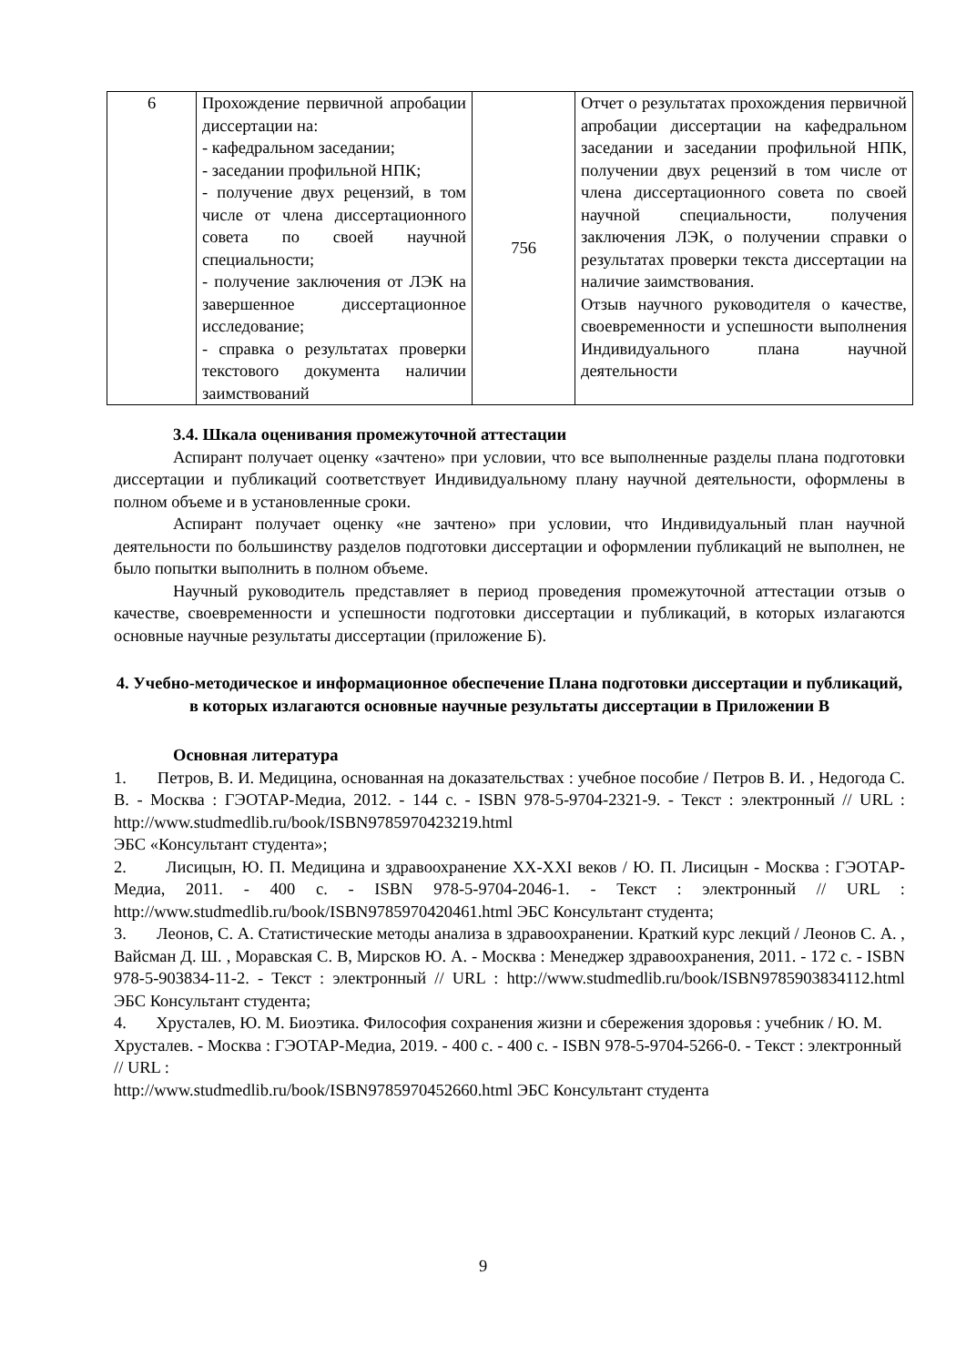| 6 | Прохождение первичной апробации диссертации на: - кафедральном заседании; - заседании профильной НПК; - получение двух рецензий, в том числе от члена диссертационного совета по своей научной специальности; - получение заключения от ЛЭК на завершенное диссертационное исследование; - справка о результатах проверки текстового документа наличии заимствований | 756 | Отчет о результатах прохождения первичной апробации диссертации на кафедральном заседании и заседании профильной НПК, получении двух рецензий в том числе от члена диссертационного совета по своей научной специальности, получения заключения ЛЭК, о получении справки о результатах проверки текста диссертации на наличие заимствования. Отзыв научного руководителя о качестве, своевременности и успешности выполнения Индивидуального плана научной деятельности |
3.4. Шкала оценивания промежуточной аттестации
Аспирант получает оценку «зачтено» при условии, что все выполненные разделы плана подготовки диссертации и публикаций соответствует Индивидуальному плану научной деятельности, оформлены в полном объеме и в установленные сроки.
Аспирант получает оценку «не зачтено» при условии, что Индивидуальный план научной деятельности по большинству разделов подготовки диссертации и оформлении публикаций не выполнен, не было попытки выполнить в полном объеме.
Научный руководитель представляет в период проведения промежуточной аттестации отзыв о качестве, своевременности и успешности подготовки диссертации и публикаций, в которых излагаются основные научные результаты диссертации (приложение Б).
4. Учебно-методическое и информационное обеспечение Плана подготовки диссертации и публикаций, в которых излагаются основные научные результаты диссертации в Приложении В
Основная литература
1. Петров, В. И. Медицина, основанная на доказательствах : учебное пособие / Петров В. И. , Недогода С. В. - Москва : ГЭОТАР-Медиа, 2012. - 144 с. - ISBN 978-5-9704-2321-9. - Текст : электронный // URL : http://www.studmedlib.ru/book/ISBN9785970423219.html
ЭБС «Консультант студента»;
2. Лисицын, Ю. П. Медицина и здравоохранение XX-XXI веков / Ю. П. Лисицын - Москва : ГЭОТАР-Медиа, 2011. - 400 с. - ISBN 978-5-9704-2046-1. - Текст : электронный // URL : http://www.studmedlib.ru/book/ISBN9785970420461.html ЭБС Консультант студента;
3. Леонов, С. А. Статистические методы анализа в здравоохранении. Краткий курс лекций / Леонов С. А. , Вайсман Д. Ш. , Моравская С. В, Мирсков Ю. А. - Москва : Менеджер здравоохранения, 2011. - 172 с. - ISBN 978-5-903834-11-2. - Текст : электронный // URL : http://www.studmedlib.ru/book/ISBN9785903834112.html ЭБС Консультант студента;
4. Хрусталев, Ю. М. Биоэтика. Философия сохранения жизни и сбережения здоровья : учебник / Ю. М. Хрусталев. - Москва : ГЭОТАР-Медиа, 2019. - 400 с. - 400 с. - ISBN 978-5-9704-5266-0. - Текст : электронный // URL :
http://www.studmedlib.ru/book/ISBN9785970452660.html ЭБС Консультант студента
9